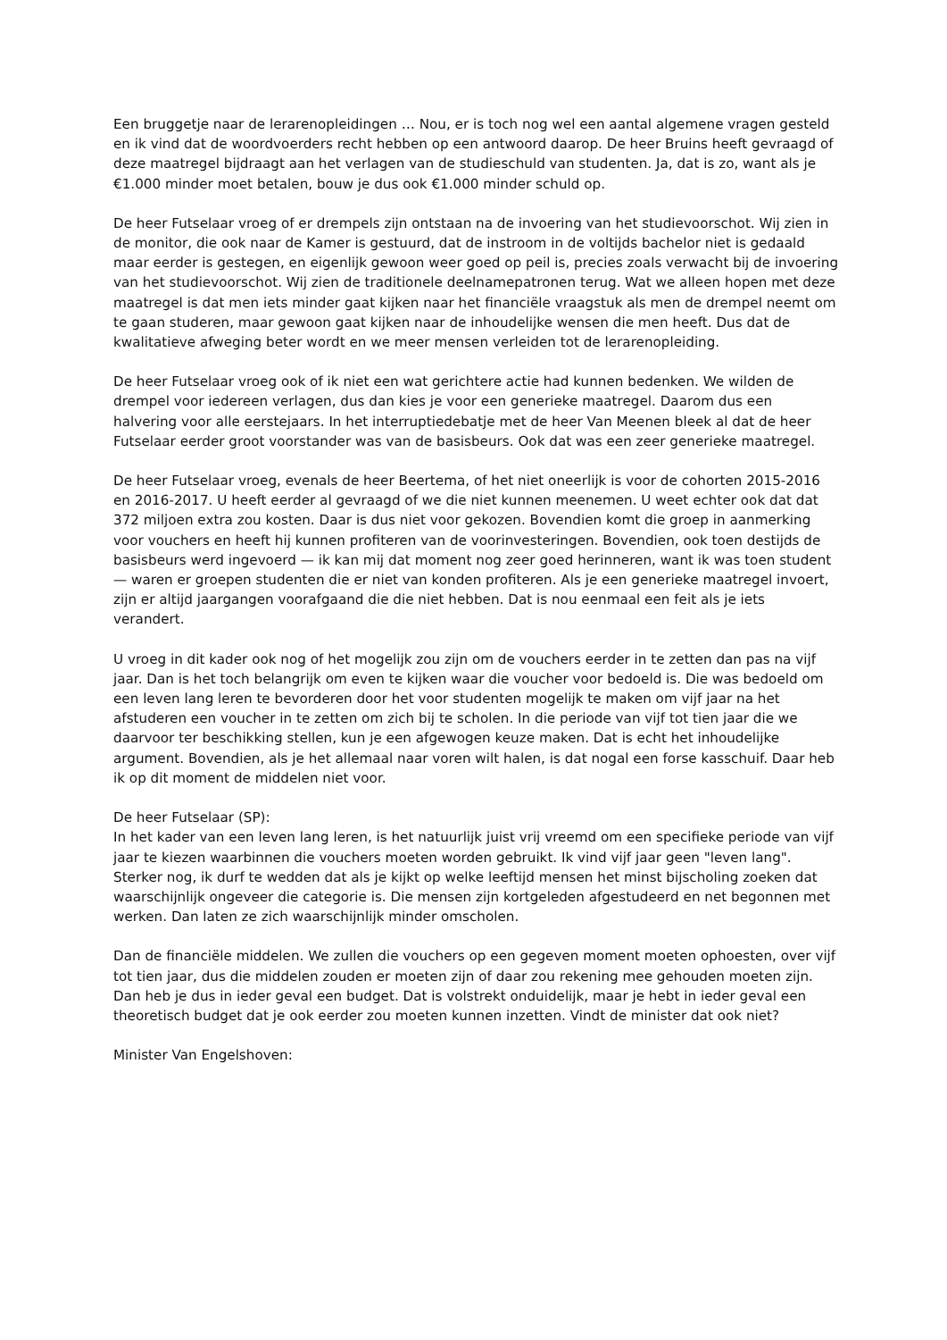Een bruggetje naar de lerarenopleidingen … Nou, er is toch nog wel een aantal algemene vragen gesteld en ik vind dat de woordvoerders recht hebben op een antwoord daarop. De heer Bruins heeft gevraagd of deze maatregel bijdraagt aan het verlagen van de studieschuld van studenten. Ja, dat is zo, want als je €1.000 minder moet betalen, bouw je dus ook €1.000 minder schuld op.
De heer Futselaar vroeg of er drempels zijn ontstaan na de invoering van het studievoorschot. Wij zien in de monitor, die ook naar de Kamer is gestuurd, dat de instroom in de voltijds bachelor niet is gedaald maar eerder is gestegen, en eigenlijk gewoon weer goed op peil is, precies zoals verwacht bij de invoering van het studievoorschot. Wij zien de traditionele deelnamepatronen terug. Wat we alleen hopen met deze maatregel is dat men iets minder gaat kijken naar het financiële vraagstuk als men de drempel neemt om te gaan studeren, maar gewoon gaat kijken naar de inhoudelijke wensen die men heeft. Dus dat de kwalitatieve afweging beter wordt en we meer mensen verleiden tot de lerarenopleiding.
De heer Futselaar vroeg ook of ik niet een wat gerichtere actie had kunnen bedenken. We wilden de drempel voor iedereen verlagen, dus dan kies je voor een generieke maatregel. Daarom dus een halvering voor alle eerstejaars. In het interruptiedebatje met de heer Van Meenen bleek al dat de heer Futselaar eerder groot voorstander was van de basisbeurs. Ook dat was een zeer generieke maatregel.
De heer Futselaar vroeg, evenals de heer Beertema, of het niet oneerlijk is voor de cohorten 2015-2016 en 2016-2017. U heeft eerder al gevraagd of we die niet kunnen meenemen. U weet echter ook dat dat 372 miljoen extra zou kosten. Daar is dus niet voor gekozen. Bovendien komt die groep in aanmerking voor vouchers en heeft hij kunnen profiteren van de voorinvesteringen. Bovendien, ook toen destijds de basisbeurs werd ingevoerd — ik kan mij dat moment nog zeer goed herinneren, want ik was toen student — waren er groepen studenten die er niet van konden profiteren. Als je een generieke maatregel invoert, zijn er altijd jaargangen voorafgaand die die niet hebben. Dat is nou eenmaal een feit als je iets verandert.
U vroeg in dit kader ook nog of het mogelijk zou zijn om de vouchers eerder in te zetten dan pas na vijf jaar. Dan is het toch belangrijk om even te kijken waar die voucher voor bedoeld is. Die was bedoeld om een leven lang leren te bevorderen door het voor studenten mogelijk te maken om vijf jaar na het afstuderen een voucher in te zetten om zich bij te scholen. In die periode van vijf tot tien jaar die we daarvoor ter beschikking stellen, kun je een afgewogen keuze maken. Dat is echt het inhoudelijke argument. Bovendien, als je het allemaal naar voren wilt halen, is dat nogal een forse kasschuif. Daar heb ik op dit moment de middelen niet voor.
De heer Futselaar (SP):
In het kader van een leven lang leren, is het natuurlijk juist vrij vreemd om een specifieke periode van vijf jaar te kiezen waarbinnen die vouchers moeten worden gebruikt. Ik vind vijf jaar geen "leven lang". Sterker nog, ik durf te wedden dat als je kijkt op welke leeftijd mensen het minst bijscholing zoeken dat waarschijnlijk ongeveer die categorie is. Die mensen zijn kortgeleden afgestudeerd en net begonnen met werken. Dan laten ze zich waarschijnlijk minder omscholen.
Dan de financiële middelen. We zullen die vouchers op een gegeven moment moeten ophoesten, over vijf tot tien jaar, dus die middelen zouden er moeten zijn of daar zou rekening mee gehouden moeten zijn. Dan heb je dus in ieder geval een budget. Dat is volstrekt onduidelijk, maar je hebt in ieder geval een theoretisch budget dat je ook eerder zou moeten kunnen inzetten. Vindt de minister dat ook niet?
Minister Van Engelshoven: